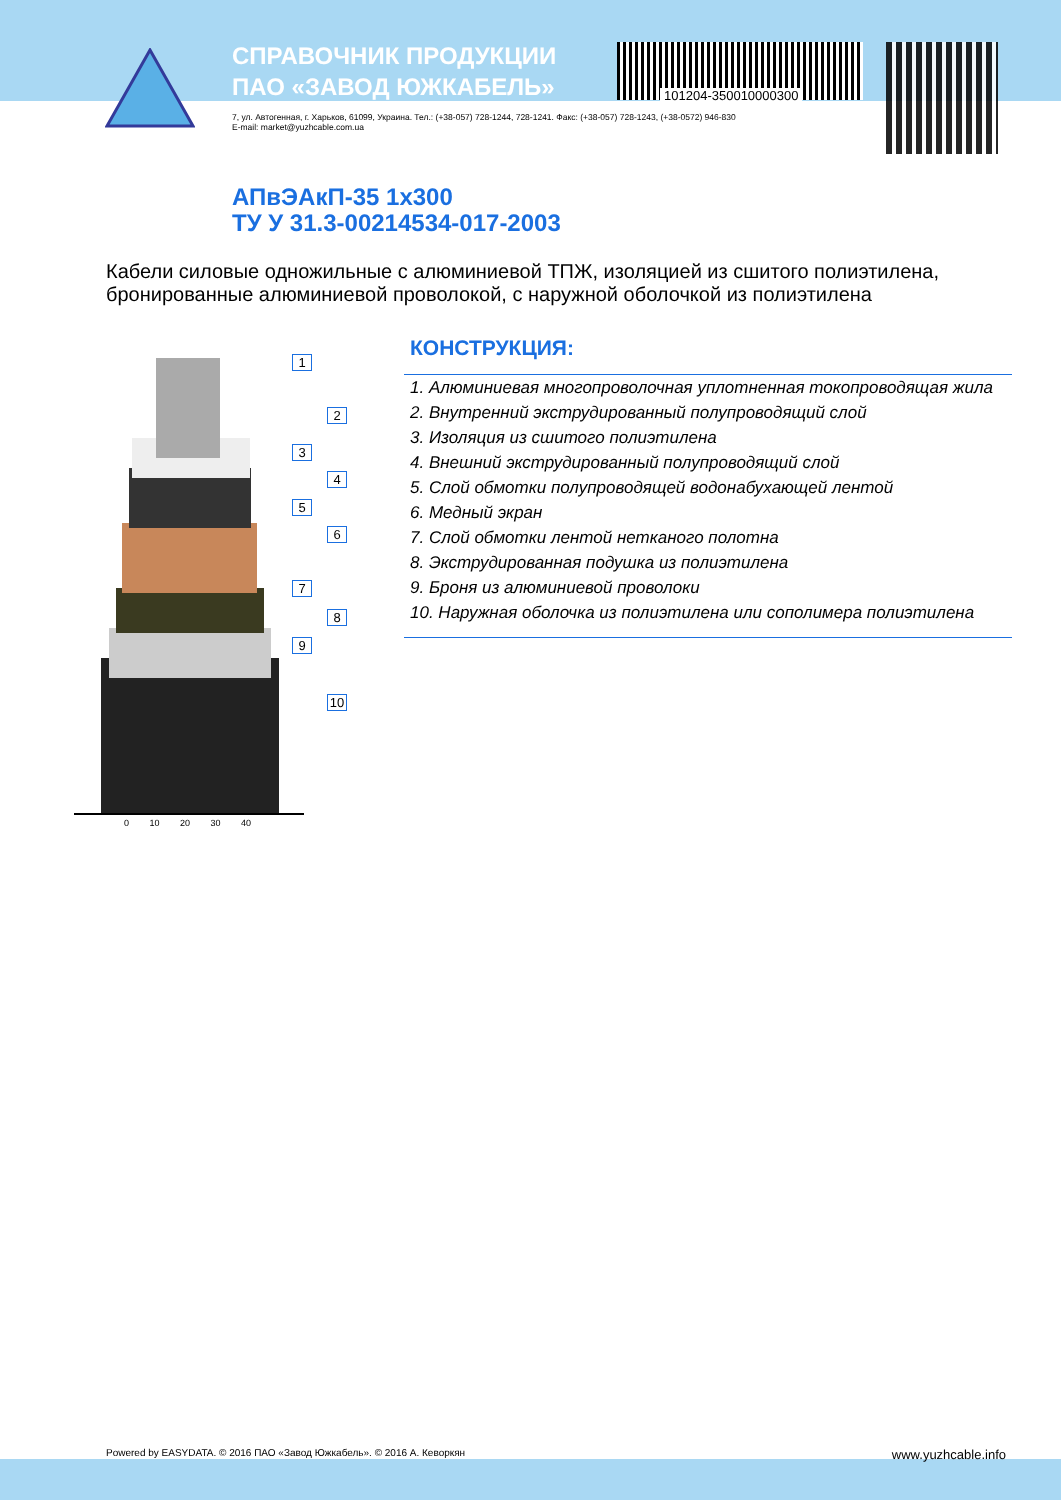101204-350010000300
СПРАВОЧНИК ПРОДУКЦИИ
ПАО «ЗАВОД ЮЖКАБЕЛЬ»
7, ул. Автогенная, г. Харьков, 61099, Украина. Тел.: (+38-057) 728-1244, 728-1241. Факс: (+38-057) 728-1243, (+38-0572) 946-830
E-mail: market@yuzhcable.com.ua
АПвЭАкП-35 1х300
ТУ У 31.3-00214534-017-2003
Кабели силовые одножильные с алюминиевой ТПЖ, изоляцией из сшитого полиэтилена, бронированные алюминиевой проволокой, с наружной оболочкой из полиэтилена
1
2
3
4
5
6
7
8
9
10
0 10 20 30 40
КОНСТРУКЦИЯ:
1. Алюминиевая многопроволочная уплотненная токопроводящая жила
2. Внутренний экструдированный полупроводящий слой
3. Изоляция из сшитого полиэтилена
4. Внешний экструдированный полупроводящий слой
5. Слой обмотки полупроводящей водонабухающей лентой
6. Медный экран
7. Слой обмотки лентой нетканого полотна
8. Экструдированная подушка из полиэтилена
9. Броня из алюминиевой проволоки
10. Наружная оболочка из полиэтилена или сополимера полиэтилена
Powered by EASYDATA. © 2016 ПАО «Завод Южкабель». © 2016 А. Кеворкян www.yuzhcable.info